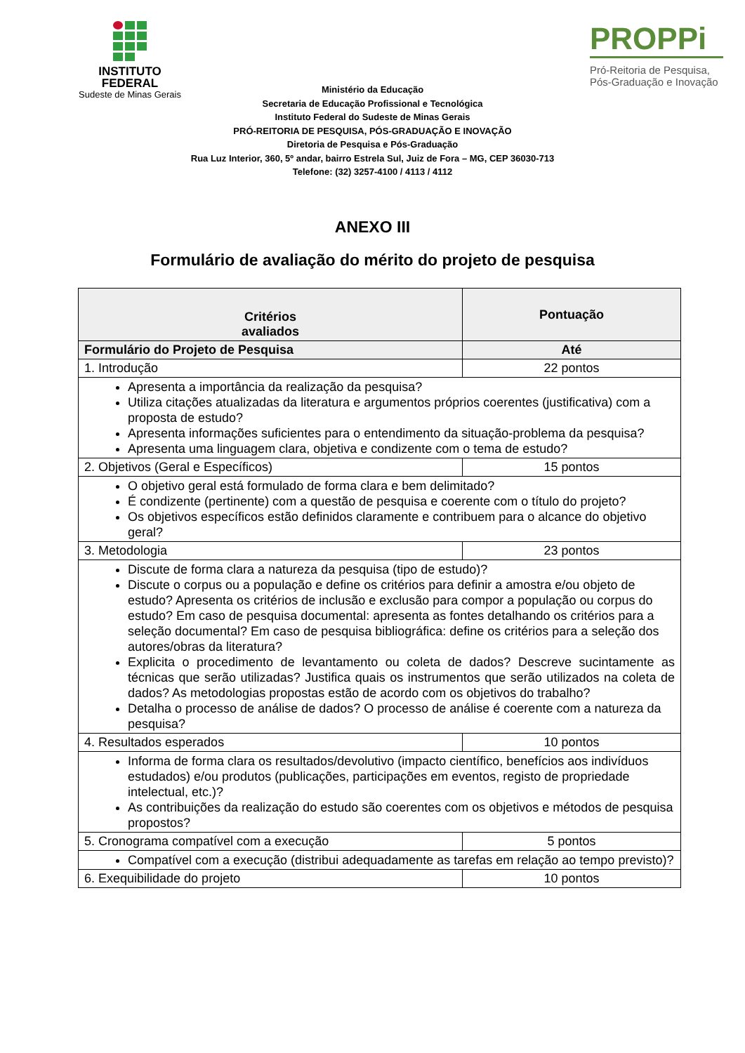INSTITUTO
FEDERAL
Sudeste de Minas Gerais
PROPPi
Pró-Reitoria de Pesquisa,
Pós-Graduação e Inovação
Ministério da Educação
Secretaria de Educação Profissional e Tecnológica
Instituto Federal do Sudeste de Minas Gerais
PRÓ-REITORIA DE PESQUISA, PÓS-GRADUAÇÃO E INOVAÇÃO
Diretoria de Pesquisa e Pós-Graduação
Rua Luz Interior, 360, 5º andar, bairro Estrela Sul, Juiz de Fora – MG, CEP 36030-713
Telefone: (32) 3257-4100 / 4113 / 4112
ANEXO III
Formulário de avaliação do mérito do projeto de pesquisa
| Critérios avaliados | Pontuação |
| --- | --- |
| Formulário do Projeto de Pesquisa | Até |
| 1. Introdução | 22 pontos |
| Apresenta a importância da realização da pesquisa? Utiliza citações atualizadas da literatura e argumentos próprios coerentes (justificativa) com a proposta de estudo? Apresenta informações suficientes para o entendimento da situação-problema da pesquisa? Apresenta uma linguagem clara, objetiva e condizente com o tema de estudo? | |
| 2. Objetivos (Geral e Específicos) | 15 pontos |
| O objetivo geral está formulado de forma clara e bem delimitado? É condizente (pertinente) com a questão de pesquisa e coerente com o título do projeto? Os objetivos específicos estão definidos claramente e contribuem para o alcance do objetivo geral? | |
| 3. Metodologia | 23 pontos |
| Discute de forma clara a natureza da pesquisa (tipo de estudo)? Discute o corpus ou a população e define os critérios para definir a amostra e/ou objeto de estudo? Apresenta os critérios de inclusão e exclusão para compor a população ou corpus do estudo? Em caso de pesquisa documental: apresenta as fontes detalhando os critérios para a seleção documental? Em caso de pesquisa bibliográfica: define os critérios para a seleção dos autores/obras da literatura? Explicita o procedimento de levantamento ou coleta de dados? Descreve sucintamente as técnicas que serão utilizadas? Justifica quais os instrumentos que serão utilizados na coleta de dados? As metodologias propostas estão de acordo com os objetivos do trabalho? Detalha o processo de análise de dados? O processo de análise é coerente com a natureza da pesquisa? | |
| 4. Resultados esperados | 10 pontos |
| Informa de forma clara os resultados/devolutivo (impacto científico, benefícios aos indivíduos estudados) e/ou produtos (publicações, participações em eventos, registo de propriedade intelectual, etc.)? As contribuições da realização do estudo são coerentes com os objetivos e métodos de pesquisa propostos? | |
| 5. Cronograma compatível com a execução | 5 pontos |
| Compatível com a execução (distribui adequadamente as tarefas em relação ao tempo previsto)? | |
| 6. Exequibilidade do projeto | 10 pontos |